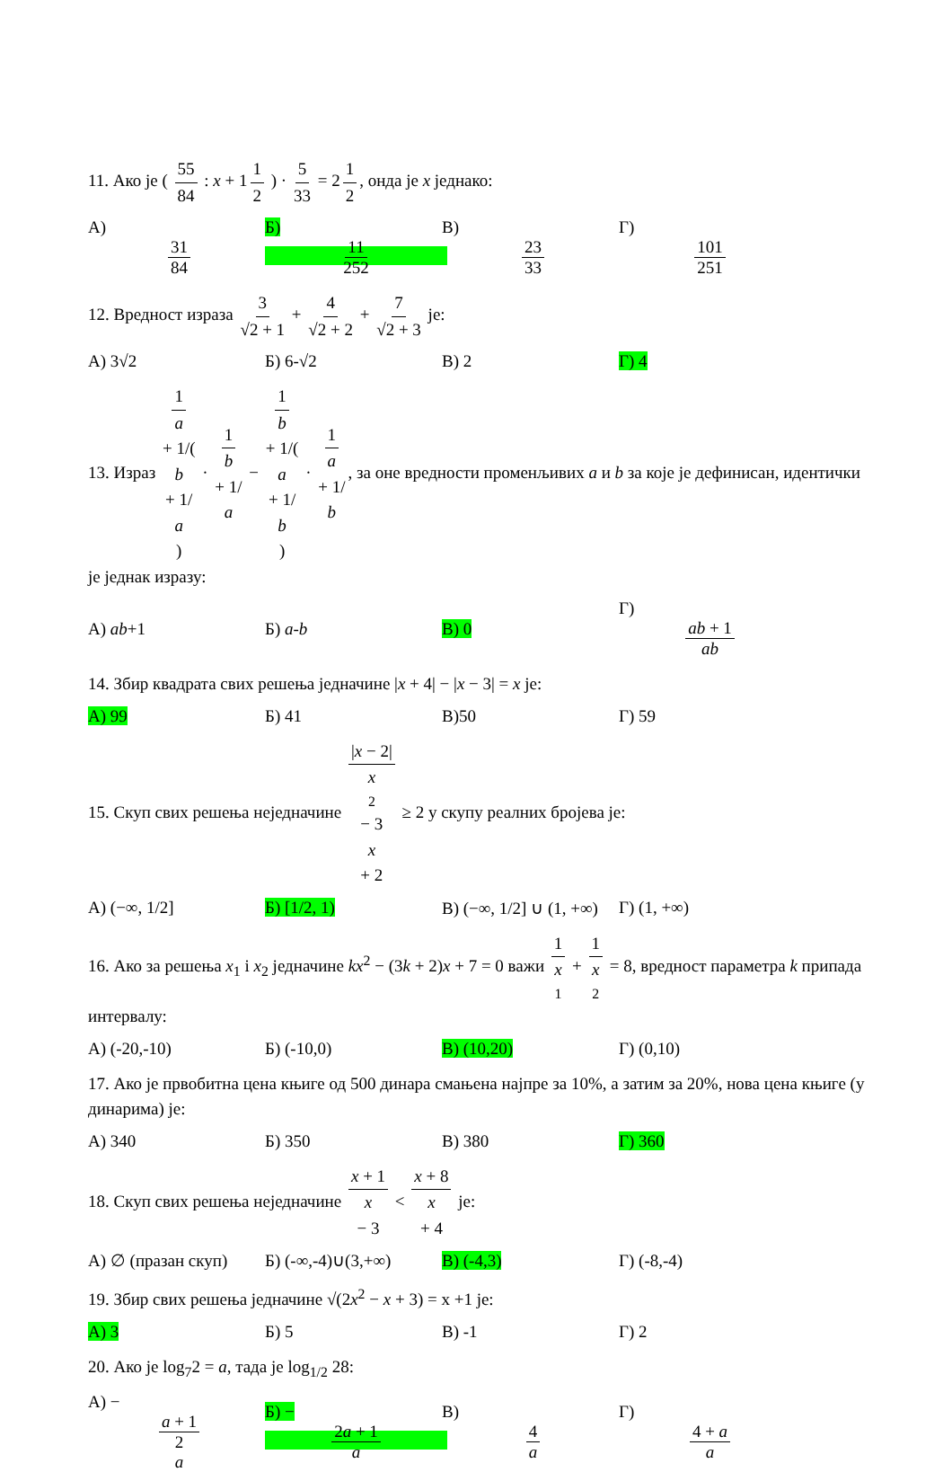11. Ако је ( 55 84 : x + 1 1 2 ) · 5 33 = 2 1 2, онда је x једнако:
А) 31 84 Б) 11 252 В) 23 33 Г) 101 251
12. Вредност израза 3 √2 + 1 + 4 √2 + 2 + 7 √2 + 3 је:
А) 3√2 Б) 6-√2 В) 2 Г) 4
13. Израз 1 a + 1/(b + 1/ a) · 1 b + 1/ a − 1 b + 1/(a + 1/ b) · 1 a + 1/ b, за оне вредности променљивих a и b за које је дефинисан, идентички је једнак изразу:
А) ab+1 Б) a-b В) 0 Г) ab + 1 ab
14. Збир квадрата свих решења једначине |x + 4| − |x − 3| = x је:
А) 99 Б) 41 В)50 Г) 59
15. Скуп свих решења неједначине |x − 2| x<sup>2</sup> − 3 x + 2 ≥ 2 у скупу реалних бројева је:
А) (−∞, 1/2] Б) [1/2, 1) В) (−∞, 1/2] ∪ (1, +∞) Г) (1, +∞)
16. Ако за решења x<sub>1</sub> і x<sub>2</sub> једначине kx<sup>2</sup> − (3k + 2)x + 7 = 0 важи 1 x<sub>1</sub> + 1 x<sub>2</sub> = 8, вредност параметра k припада интервалу:
А) (-20,-10) Б) (-10,0) В) (10,20) Г) (0,10)
17. Ако је првобитна цена књиге од 500 динара смањена најпре за 10%, а затим за 20%, нова цена књиге (у динарима) је:
А) 340 Б) 350 В) 380 Г) 360
18. Скуп свих решења неједначине x + 1 x − 3 < x + 8 x + 4 је:
А) ∅ (празан скуп) Б) (-∞,-4)∪(3,+∞) В) (-4,3) Г) (-8,-4)
19. Збир свих решења једначине √(2x<sup>2</sup> − x + 3) = x +1 је:
А) 3 Б) 5 В) -1 Г) 2
20. Ако је log<sub>7</sub>2 = a, тада је log<sub>1/2</sub> 28:
А) − a + 1 2 a Б) − 2a + 1 a В) 4 a Г) 4 + a a